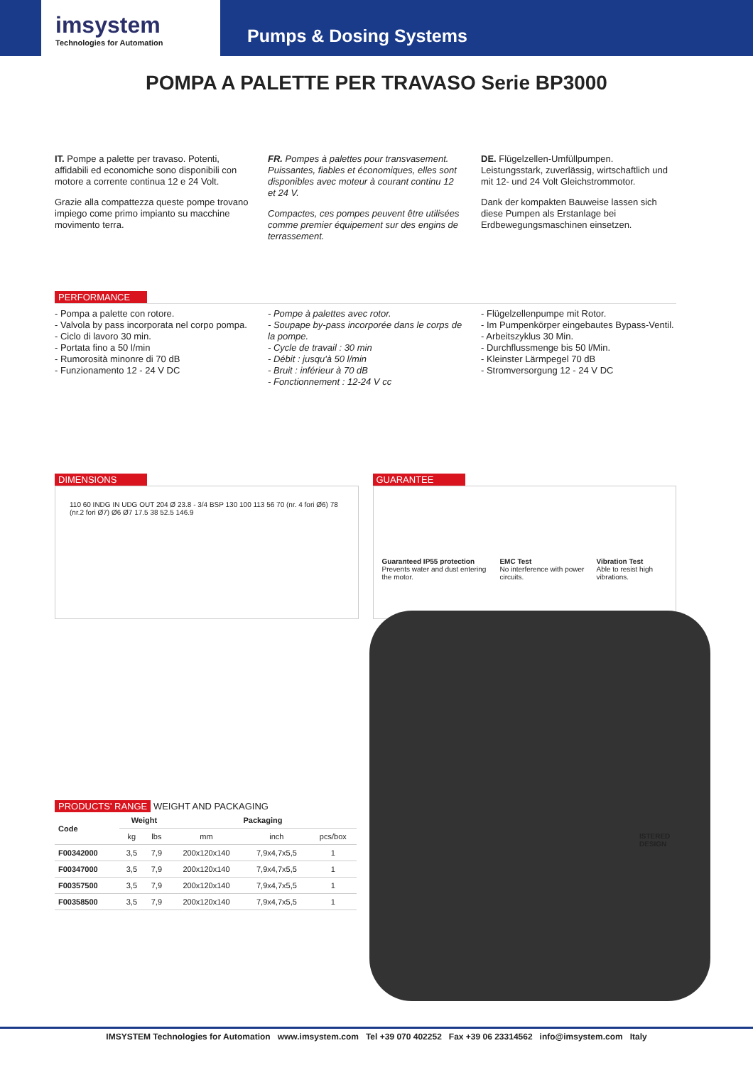imsystem
Technologies for Automation
Pumps & Dosing Systems
POMPA A PALETTE PER TRAVASO Serie BP3000
IT. Pompe a palette per travaso. Potenti, affidabili ed economiche sono disponibili con motore a corrente continua 12 e 24 Volt.
Grazie alla compattezza queste pompe trovano impiego come primo impianto su macchine movimento terra.
FR. Pompes à palettes pour transvasement. Puissantes, fiables et économiques, elles sont disponibles avec moteur à courant continu 12 et 24 V.
Compactes, ces pompes peuvent être utilisées comme premier équipement sur des engins de terrassement.
DE. Flügelzellen-Umfüllpumpen. Leistungsstark, zuverlässig, wirtschaftlich und mit 12- und 24 Volt Gleichstrommotor.
Dank der kompakten Bauweise lassen sich diese Pumpen als Erstanlage bei Erdbewegungsmaschinen einsetzen.
PERFORMANCE
- Pompa a palette con rotore.
- Valvola by pass incorporata nel corpo pompa.
- Ciclo di lavoro 30 min.
- Portata fino a 50 l/min
- Rumorosità minonre di 70 dB
- Funzionamento 12 - 24 V DC
- Pompe à palettes avec rotor.
- Soupape by-pass incorporée dans le corps de la pompe.
- Cycle de travail : 30 min
- Débit : jusqu'à 50 l/min
- Bruit : inférieur à 70 dB
- Fonctionnement : 12-24 V cc
- Flügelzellenpumpe mit Rotor.
- Im Pumpenkörper eingebautes Bypass-Ventil.
- Arbeitszyklus 30 Min.
- Durchflussmenge bis 50 l/Min.
- Kleinster Lärmpegel 70 dB
- Stromversorgung 12 - 24 V DC
DIMENSIONS
110 60 INDG IN UDG OUT 204 Ø 23.8 - 3/4 BSP 130 100 113 56 70 (nr. 4 fori Ø6) 78 (nr.2 fori Ø7) Ø6 Ø7 17.5 38 52.5 146.9
GUARANTEE
Guaranteed IP55 protection
Prevents water and dust entering the motor.
EMC Test
No interference with power circuits.
Vibration Test
Able to resist high vibrations.
ISTERED
DESIGN
PRODUCTS' RANGE WEIGHT AND PACKAGING
| Code | Weight | | Packaging | | |
| --- | --- | --- | --- | --- | --- |
| | kg | lbs | mm | inch | pcs/box |
| F00342000 | 3,5 | 7,9 | 200x120x140 | 7,9x4,7x5,5 | 1 |
| F00347000 | 3,5 | 7,9 | 200x120x140 | 7,9x4,7x5,5 | 1 |
| F00357500 | 3,5 | 7,9 | 200x120x140 | 7,9x4,7x5,5 | 1 |
| F00358500 | 3,5 | 7,9 | 200x120x140 | 7,9x4,7x5,5 | 1 |
IMSYSTEM Technologies for Automation www.imsystem.com Tel +39 070 402252 Fax +39 06 23314562 info@imsystem.com Italy